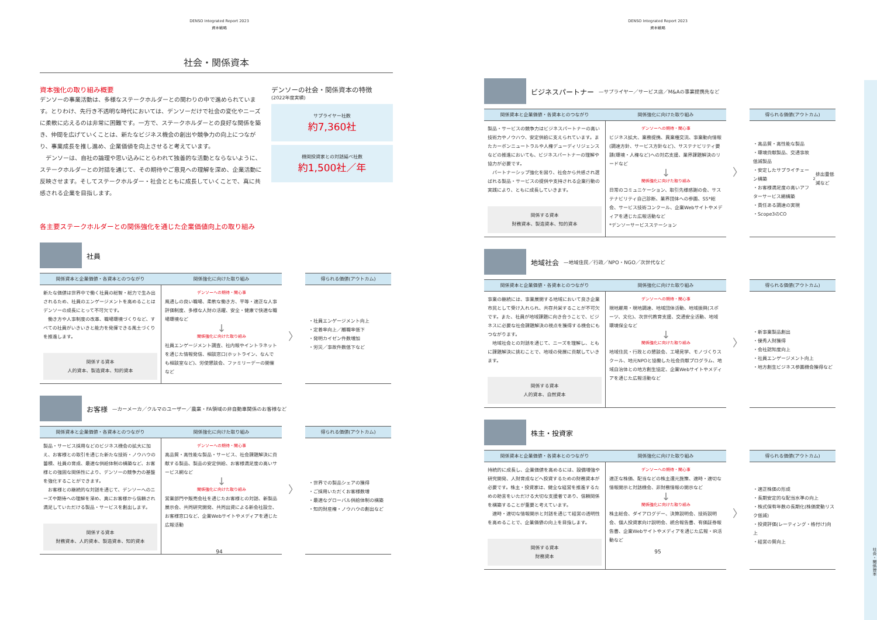DENSO Integrated Report 2023
資本戦略
社会・関係資本
資本強化の取り組み概要
デンソーの事業活動は、多様なステークホルダーとの関わりの中で進められています。とりわけ、先行き不透明な時代においては、デンソーだけで社会の変化やニーズに柔軟に応えるのは非常に困難です。一方で、ステークホルダーとの良好な関係を築き、仲間を広げていくことは、新たなビジネス機会の創出や競争力の向上につながり、事業成長を推し進め、企業価値を向上させると考えています。
　デンソーは、自社の論理や思い込みにとらわれて独善的な活動とならないように、ステークホルダーとの対話を通じて、その期待やご意見への理解を深め、企業活動に反映させます。そしてステークホルダー・社会とともに成長していくことで、真に共感される企業を目指します。
デンソーの社会・関係資本の特徴
(2022年度実績)
サプライヤー社数
約7,360社
機関投資家との対話延べ社数
約1,500社／年
各主要ステークホルダーとの関係強化を通じた企業価値向上の取り組み
社員
関係資本と企業価値・各資本とのつながり
関係強化に向けた取り組み
得られる価値(アウトカム)
新たな価値は世界中で働く社員の総智・総力で生み出されるため、社員のエンゲージメントを高めることはデンソーの成長にとって不可欠です。
　働き方や人事制度の改革、職場環境づくりなど、すべての社員がいきいきと能力を発揮できる風土づくりを推進します。
関係する資本
人的資本、製造資本、知的資本
デンソーへの期待・関心事
風通しの良い職場、柔軟な働き方、平等・適正な人事評価制度、多様な人財の活躍、安全・健康で快適な職場環境など
↓
関係強化に向けた取り組み
社員エンゲージメント調査、社内報やイントラネットを通じた情報発信、相談窓口(ホットライン、なんでも相談室など)、労使懇談会、ファミリーデーの開催など
〉
・社員エンゲージメント向上
・定着率向上／離職率低下
・発明カイゼン件数増加
・労災／事故件数低下など
お客様 —カーメーカ／クルマのユーザー／農業・FA領域の非自動車関係のお客様など
関係資本と企業価値・各資本とのつながり
関係強化に向けた取り組み
得られる価値(アウトカム)
製品・サービス採用などのビジネス機会の拡大に加え、お客様との取引を通じた新たな技術・ノウハウの蓄積、社員の育成、最適な供給体制の構築など、お客様との強固な関係性により、デンソーの競争力の基盤を強化することができます。
　お客様との継続的な対話を通じて、デンソーへのニーズや期待への理解を深め、真にお客様から信頼され満足していただける製品・サービスを創出します。
関係する資本
財務資本、人的資本、製造資本、知的資本
デンソーへの期待・関心事
高品質・高性能な製品・サービス、社会課題解決に貢献する製品、製品の安定供給、お客様満足度の高いサービス網など
↓
関係強化に向けた取り組み
営業部門や販売会社を通じたお客様との対話、新製品展示会、共同研究開発、共同出資による新会社設立、お客様窓口など、企業Webサイトやメディアを通じた広報活動
〉
・世界での製品シェアの獲得
・ご採用いただくお客様数増
・最適なグローバル供給体制の構築
・知的財産権・ノウハウの創出など
94
DENSO Integrated Report 2023
資本戦略
ビジネスパートナー —サプライヤー／サービス店／M&Aの事業提携先など
関係資本と企業価値・各資本とのつながり
関係強化に向けた取り組み
得られる価値(アウトカム)
製品・サービスの競争力はビジネスパートナーの高い技術力やノウハウ、安定供給に支えられています。またカーボンニュートラルや人権デューディリジェンスなどの推進においても、ビジネスパートナーの理解や協力が必要です。
　パートナーシップ強化を図り、社会から共感され選ばれる製品・サービスの提供や支持される企業行動の実践により、ともに成長していきます。
関係する資本
財務資本、製造資本、知的資本
デンソーへの期待・関心事
ビジネス拡大、業務提携、異業種交流、事業動向情報(調達方針、サービス方針など)、サステナビリティ要請(環境・人権など)への対応支援、業界課題解決のリードなど
↓
関係強化に向けた取り組み
日常のコミュニケーション、取引先様感謝の会、サステナビリティ自己診断、業界団体への参画、SS*総会、サービス技術コンクール、企業Webサイトやメディアを通じた広報活動など
*デンソーサービスステーション
〉
・高品質・高性能な製品
・環境貢献製品、交通事故低減製品
・安定したサプライチェーン構築
・お客様満足度の高いアフターサービス網構築
・責任ある調達の実現
・Scope3のCO<sub>2</sub>排出量低減など
地域社会 —地域住民／行政／NPO・NGO／次世代など
関係資本と企業価値・各資本とのつながり
関係強化に向けた取り組み
得られる価値(アウトカム)
事業の継続には、事業展開する地域において良き企業市民として受け入れられ、共存共栄することが不可欠です。また、社員が地域課題に向き合うことで、ビジネスに必要な社会課題解決の視点を獲得する機会にもつながります。
　地域社会との対話を通じて、ニーズを理解し、ともに課題解決に挑むことで、地域の発展に貢献していきます。
関係する資本
人的資本、自然資本
デンソーへの期待・関心事
現地雇用・現地調達、地域団体活動、地域振興(スポーツ、文化)、次世代教育支援、交通安全活動、地域環境保全など
↓
関係強化に向けた取り組み
地域住民・行政との懇談会、工場見学、モノづくりスクール、地元NPOと協働した社会貢献プログラム、地域自治体との地方創生協定、企業Webサイトやメディアを通じた広報活動など
〉
・新事業製品創出
・優秀人財獲得
・会社認知度向上
・社員エンゲージメント向上
・地方創生ビジネス参画機会獲得など
株主・投資家
関係資本と企業価値・各資本とのつながり
関係強化に向けた取り組み
得られる価値(アウトカム)
持続的に成長し、企業価値を高めるには、設備増強や研究開発、人財育成などへ投資するための財務資本が必要です。株主・投資家は、健全な経営を推進するための助言をいただける大切な支援者であり、信頼関係を構築することが重要と考えています。
　適時・適切な情報開示と対話を通じて経営の透明性を高めることで、企業価値の向上を目指します。
関係する資本
財務資本
デンソーへの期待・関心事
適正な株価、配当などの株主還元施策、適時・適切な情報開示と対話機会、非財務情報の開示など
↓
関係強化に向けた取り組み
株主総会、ダイアログデー、決算説明会、技術説明会、個人投資家向け説明会、統合報告書、有価証券報告書、企業Webサイトやメディアを通じた広報・IR活動など
〉
・適正株価の形成
・長期安定的な配当水準の向上
・株式保有年数の長期化(株価変動リスク低減)
・投資評価(レーティング・格付け)向上
・経営の質向上
95
社会・関係資本